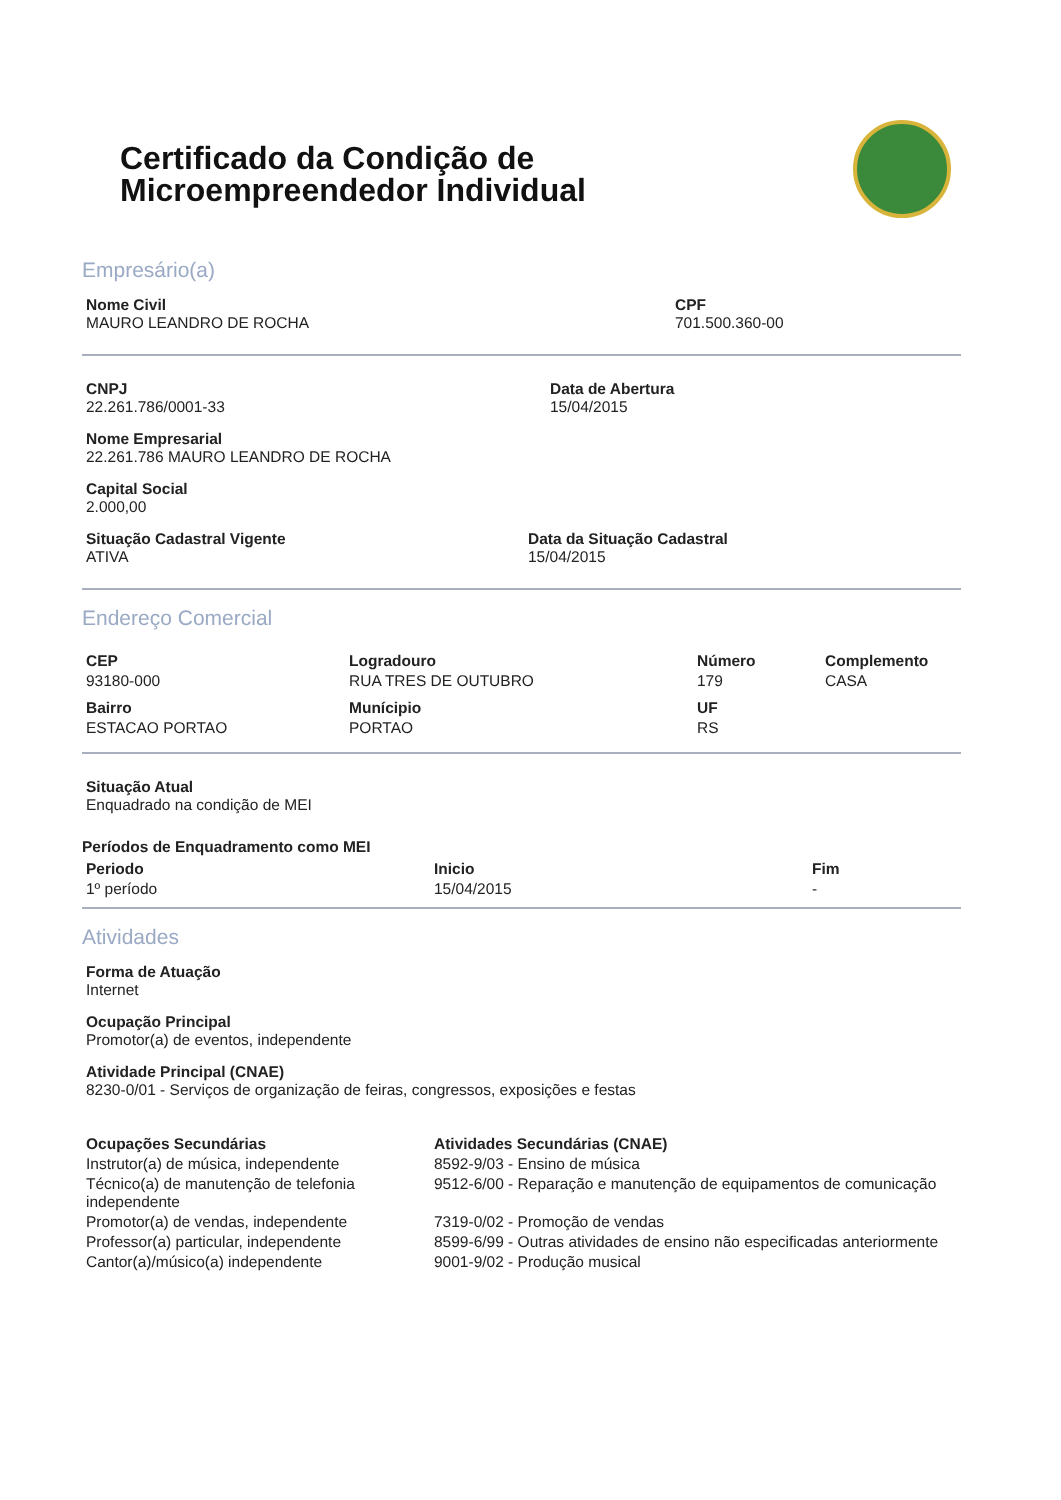Certificado da Condição de
Microempreendedor Individual
Empresário(a)
Nome Civil
MAURO LEANDRO DE ROCHA
CPF
701.500.360-00
CNPJ
22.261.786/0001-33
Data de Abertura
15/04/2015
Nome Empresarial
22.261.786 MAURO LEANDRO DE ROCHA
Capital Social
2.000,00
Situação Cadastral Vigente
ATIVA
Data da Situação Cadastral
15/04/2015
Endereço Comercial
| CEP | Logradouro | Número | Complemento |
| --- | --- | --- | --- |
| 93180-000 | RUA TRES DE OUTUBRO | 179 | CASA |
| Bairro | Munícipio | UF | |
| ESTACAO PORTAO | PORTAO | RS | |
Situação Atual
Enquadrado na condição de MEI
Períodos de Enquadramento como MEI
| Periodo | Inicio | Fim |
| --- | --- | --- |
| 1º período | 15/04/2015 | - |
Atividades
Forma de Atuação
Internet
Ocupação Principal
Promotor(a) de eventos, independente
Atividade Principal (CNAE)
8230-0/01 - Serviços de organização de feiras, congressos, exposições e festas
| Ocupações Secundárias | Atividades Secundárias (CNAE) |
| --- | --- |
| Instrutor(a) de música, independente | 8592-9/03 - Ensino de música |
| Técnico(a) de manutenção de telefonia independente | 9512-6/00 - Reparação e manutenção de equipamentos de comunicação |
| Promotor(a) de vendas, independente | 7319-0/02 - Promoção de vendas |
| Professor(a) particular, independente | 8599-6/99 - Outras atividades de ensino não especificadas anteriormente |
| Cantor(a)/músico(a) independente | 9001-9/02 - Produção musical |